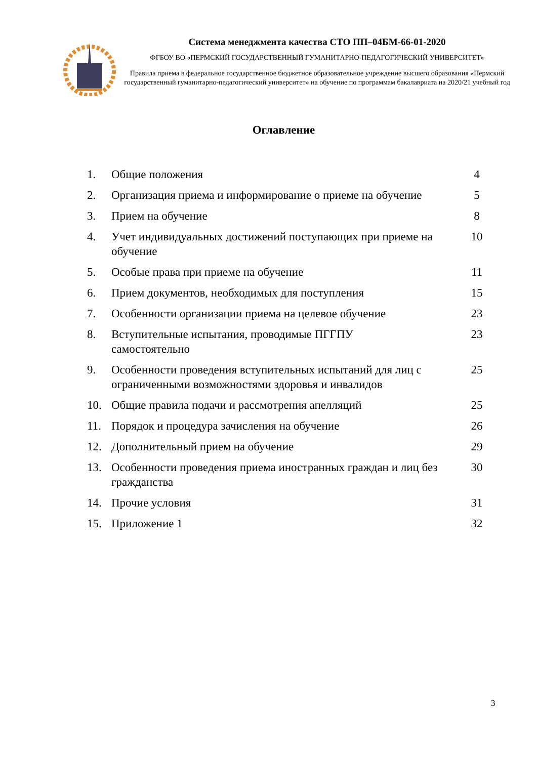Система менеджмента качества СТО ПП–04БМ-66-01-2020
ФГБОУ ВО «ПЕРМСКИЙ ГОСУДАРСТВЕННЫЙ ГУМАНИТАРНО-ПЕДАГОГИЧЕСКИЙ УНИВЕРСИТЕТ»
Правила приема в федеральное государственное бюджетное образовательное учреждение высшего образования «Пермский государственный гуманитарно-педагогический университет» на обучение по программам бакалавриата на 2020/21 учебный год
Оглавление
| 1. | Общие положения | 4 |
| 2. | Организация приема и информирование о приеме на обучение | 5 |
| 3. | Прием на обучение | 8 |
| 4. | Учет индивидуальных достижений поступающих при приеме на обучение | 10 |
| 5. | Особые права при приеме на обучение | 11 |
| 6. | Прием документов, необходимых для поступления | 15 |
| 7. | Особенности организации приема на целевое обучение | 23 |
| 8. | Вступительные испытания, проводимые ПГГПУ самостоятельно | 23 |
| 9. | Особенности проведения вступительных испытаний для лиц с ограниченными возможностями здоровья и инвалидов | 25 |
| 10. | Общие правила подачи и рассмотрения апелляций | 25 |
| 11. | Порядок и процедура зачисления на обучение | 26 |
| 12. | Дополнительный прием на обучение | 29 |
| 13. | Особенности проведения приема иностранных граждан и лиц без гражданства | 30 |
| 14. | Прочие условия | 31 |
| 15. | Приложение 1 | 32 |
3